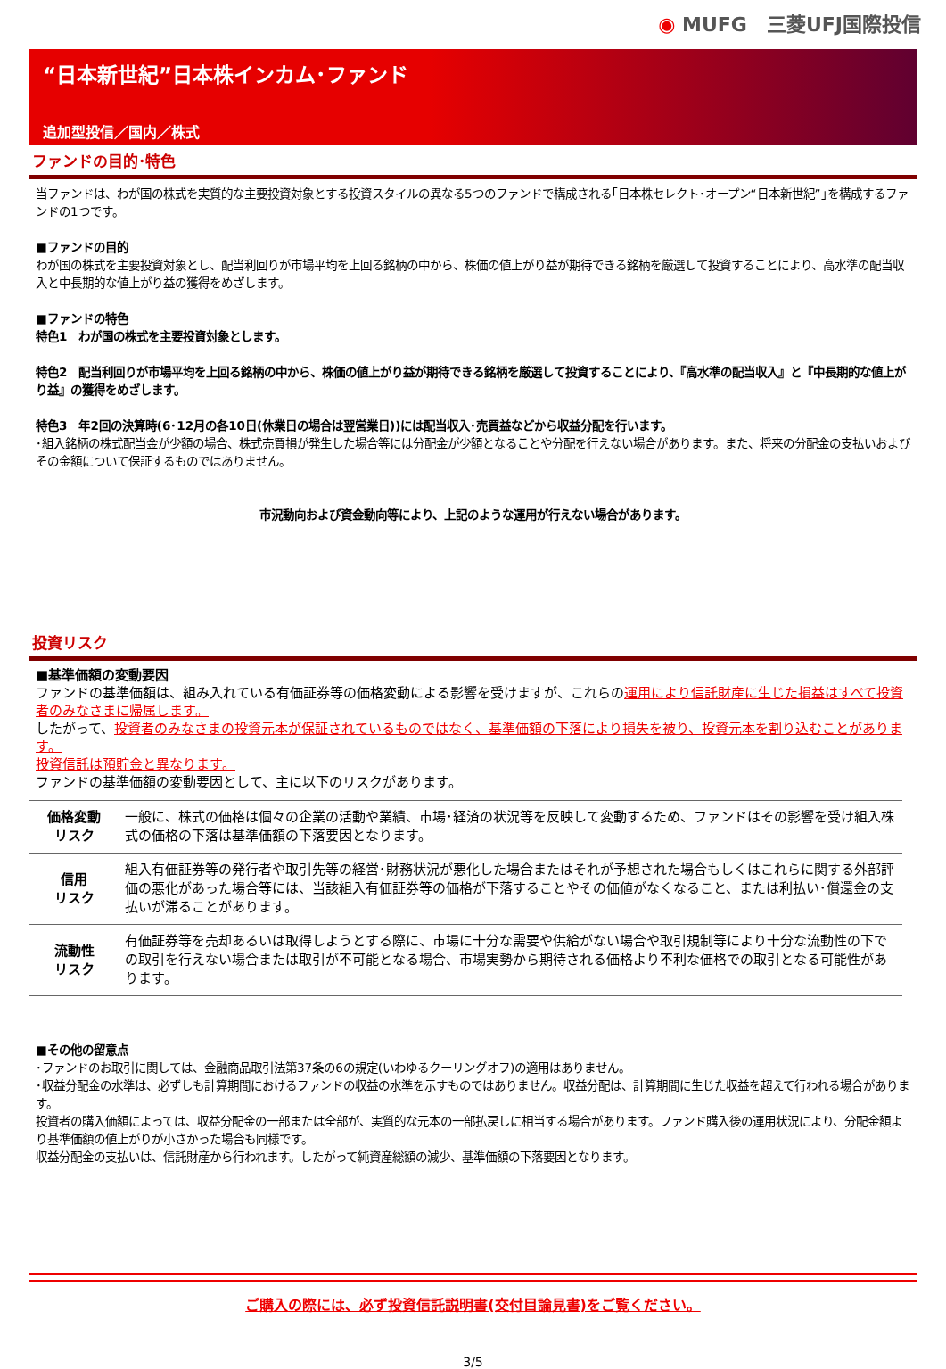◉ MUFG　三菱UFJ国際投信
“日本新世紀”日本株インカム･ファンド
追加型投信／国内／株式
ファンドの目的･特色
当ファンドは、わが国の株式を実質的な主要投資対象とする投資スタイルの異なる5つのファンドで構成される｢日本株セレクト･オープン“日本新世紀”｣を構成するファンドの1つです。
■ファンドの目的
わが国の株式を主要投資対象とし、配当利回りが市場平均を上回る銘柄の中から、株価の値上がり益が期待できる銘柄を厳選して投資することにより、高水準の配当収入と中長期的な値上がり益の獲得をめざします。
■ファンドの特色
特色1　わが国の株式を主要投資対象とします。
特色2　配当利回りが市場平均を上回る銘柄の中から、株価の値上がり益が期待できる銘柄を厳選して投資することにより、『高水準の配当収入』と『中長期的な値上がり益』の獲得をめざします。
特色3　年2回の決算時(6･12月の各10日(休業日の場合は翌営業日))には配当収入･売買益などから収益分配を行います。
･組入銘柄の株式配当金が少額の場合、株式売買損が発生した場合等には分配金が少額となることや分配を行えない場合があります。また、将来の分配金の支払いおよびその金額について保証するものではありません。
市況動向および資金動向等により、上記のような運用が行えない場合があります。
投資リスク
■基準価額の変動要因
ファンドの基準価額は、組み入れている有価証券等の価格変動による影響を受けますが、これらの運用により信託財産に生じた損益はすべて投資者のみなさまに帰属します。
したがって、投資者のみなさまの投資元本が保証されているものではなく、基準価額の下落により損失を被り、投資元本を割り込むことがあります。
投資信託は預貯金と異なります。
ファンドの基準価額の変動要因として、主に以下のリスクがあります。
| 価格変動 リスク | 一般に、株式の価格は個々の企業の活動や業績、市場･経済の状況等を反映して変動するため、ファンドはその影響を受け組入株式の価格の下落は基準価額の下落要因となります。 |
| 信用 リスク | 組入有価証券等の発行者や取引先等の経営･財務状況が悪化した場合またはそれが予想された場合もしくはこれらに関する外部評価の悪化があった場合等には、当該組入有価証券等の価格が下落することやその価値がなくなること、または利払い･償還金の支払いが滞ることがあります。 |
| 流動性 リスク | 有価証券等を売却あるいは取得しようとする際に、市場に十分な需要や供給がない場合や取引規制等により十分な流動性の下での取引を行えない場合または取引が不可能となる場合、市場実勢から期待される価格より不利な価格での取引となる可能性があります。 |
■その他の留意点
･ファンドのお取引に関しては、金融商品取引法第37条の6の規定(いわゆるクーリングオフ)の適用はありません。
･収益分配金の水準は、必ずしも計算期間におけるファンドの収益の水準を示すものではありません。収益分配は、計算期間に生じた収益を超えて行われる場合があります。
投資者の購入価額によっては、収益分配金の一部または全部が、実質的な元本の一部払戻しに相当する場合があります。ファンド購入後の運用状況により、分配金額より基準価額の値上がりが小さかった場合も同様です。
収益分配金の支払いは、信託財産から行われます。したがって純資産総額の減少、基準価額の下落要因となります。
ご購入の際には、必ず投資信託説明書(交付目論見書)をご覧ください。
3/5